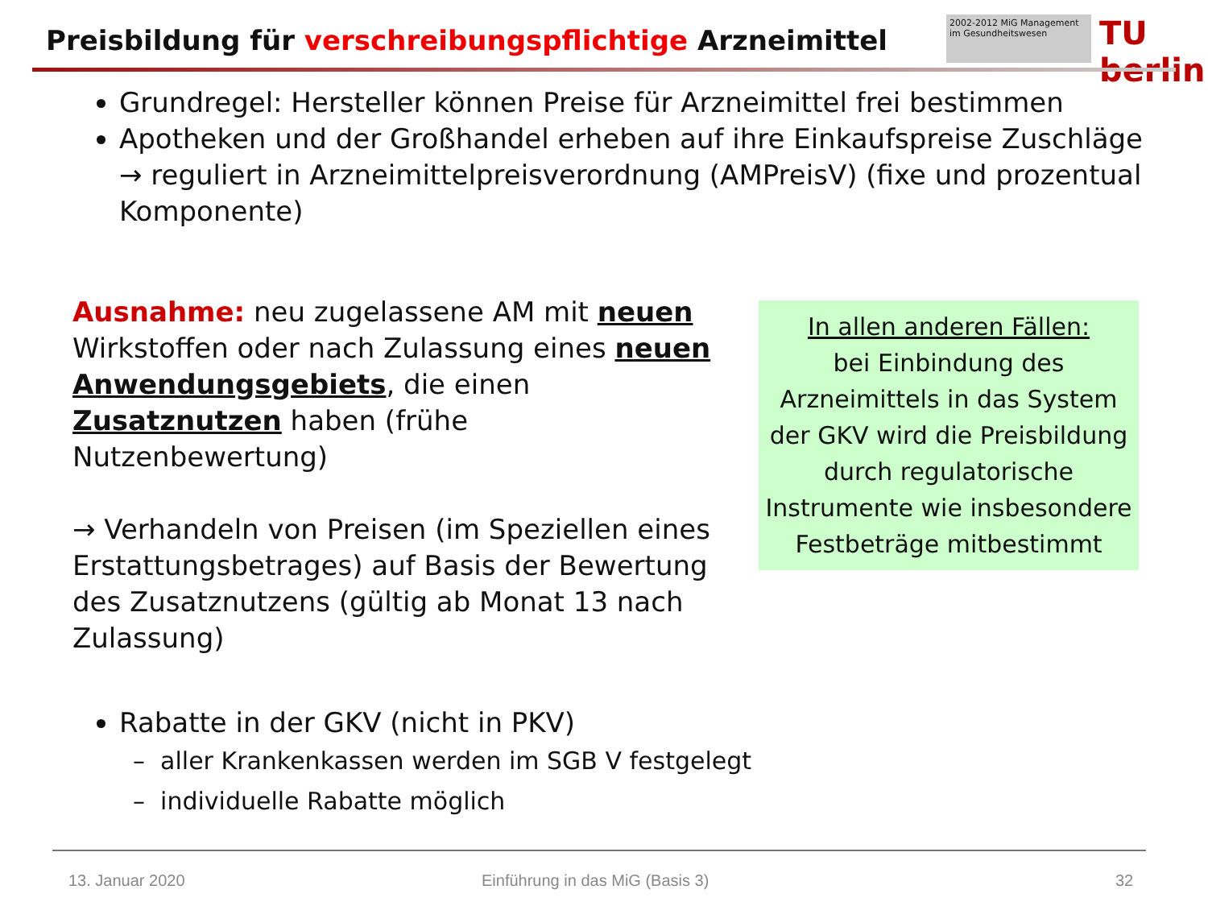Preisbildung für verschreibungspflichtige Arzneimittel
2002-2012 MiG Management im Gesundheitswesen
TU berlin
Grundregel: Hersteller können Preise für Arzneimittel frei bestimmen
Apotheken und der Großhandel erheben auf ihre Einkaufspreise Zuschläge → reguliert in Arzneimittelpreisverordnung (AMPreisV) (fixe und prozentual Komponente)
Ausnahme: neu zugelassene AM mit neuen Wirkstoffen oder nach Zulassung eines neuen Anwendungsgebiets, die einen Zusatznutzen haben (frühe Nutzenbewertung)
→ Verhandeln von Preisen (im Speziellen eines Erstattungsbetrages) auf Basis der Bewertung des Zusatznutzens (gültig ab Monat 13 nach Zulassung)
In allen anderen Fällen:
bei Einbindung des Arzneimittels in das System der GKV wird die Preisbildung durch regulatorische Instrumente wie insbesondere Festbeträge mitbestimmt
Rabatte in der GKV (nicht in PKV)
– aller Krankenkassen werden im SGB V festgelegt
– individuelle Rabatte möglich
13. Januar 2020
Einführung in das MiG (Basis 3)
32